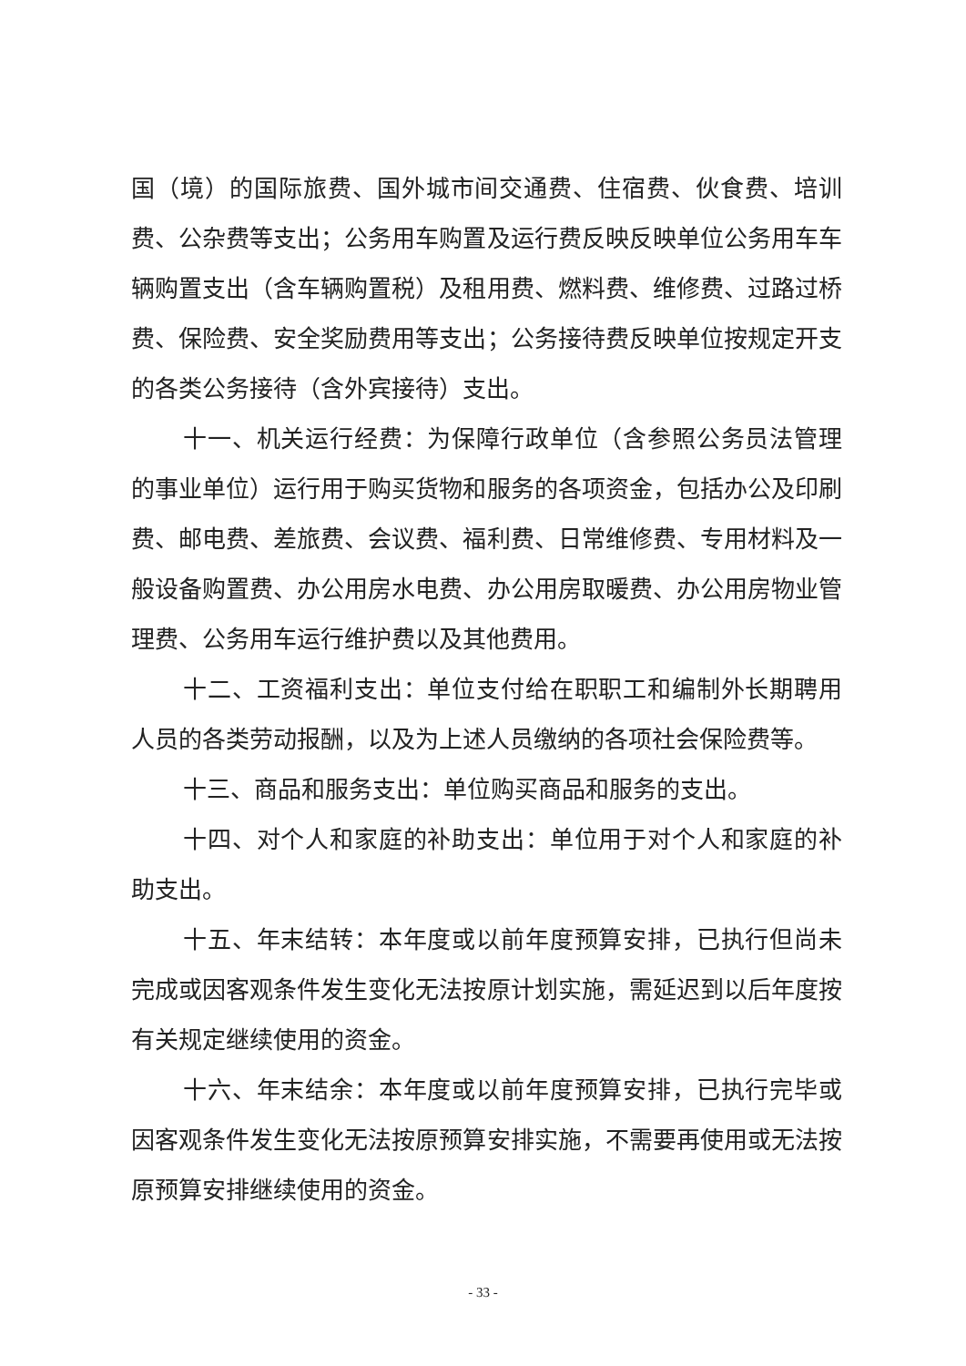国（境）的国际旅费、国外城市间交通费、住宿费、伙食费、培训费、公杂费等支出；公务用车购置及运行费反映反映单位公务用车车辆购置支出（含车辆购置税）及租用费、燃料费、维修费、过路过桥费、保险费、安全奖励费用等支出；公务接待费反映单位按规定开支的各类公务接待（含外宾接待）支出。
十一、机关运行经费：为保障行政单位（含参照公务员法管理的事业单位）运行用于购买货物和服务的各项资金，包括办公及印刷费、邮电费、差旅费、会议费、福利费、日常维修费、专用材料及一般设备购置费、办公用房水电费、办公用房取暖费、办公用房物业管理费、公务用车运行维护费以及其他费用。
十二、工资福利支出：单位支付给在职职工和编制外长期聘用人员的各类劳动报酬，以及为上述人员缴纳的各项社会保险费等。
十三、商品和服务支出：单位购买商品和服务的支出。
十四、对个人和家庭的补助支出：单位用于对个人和家庭的补助支出。
十五、年末结转：本年度或以前年度预算安排，已执行但尚未完成或因客观条件发生变化无法按原计划实施，需延迟到以后年度按有关规定继续使用的资金。
十六、年末结余：本年度或以前年度预算安排，已执行完毕或因客观条件发生变化无法按原预算安排实施，不需要再使用或无法按原预算安排继续使用的资金。
- 33 -